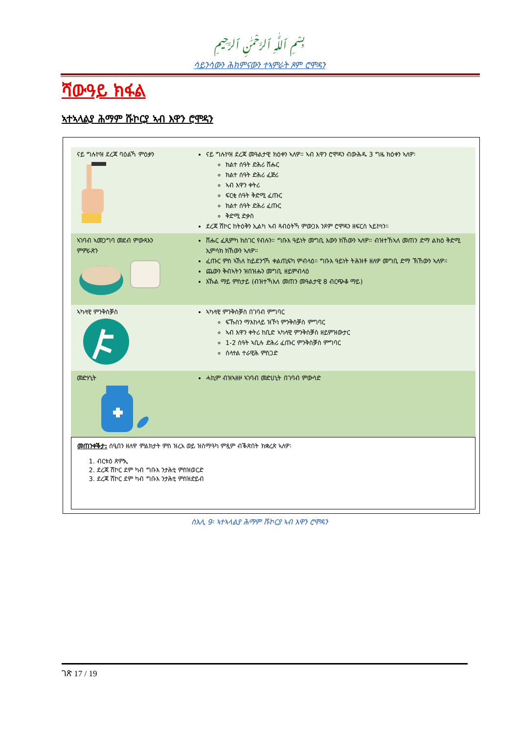بِسْمِ ٱللَّٰهِ ٱلرَّحْمَٰنِ ٱلرَّحِيمِ
ሳይንሳውን ሕክምናውን ተኣምራት ጾም ሮሞዳን
ሻውዓይ ክፋል
ኣተኣላልያ ሕማም ሹኮርያ ኣብ እዋን ሮሞዳን
| ናይ ግሉኮዝ ደረጃ ባዕልኻ ምዕቃን | ናይ ግሉኮዝ ደረጃ መዓልታዊ ክዕቀን ኣለዎ። ኣብ እዋን ሮሞዳን ብውሕዱ 3 ግዜ ክዕቀን ኣለዎ፡ ክልተ ሰዓት ድሕሪ ሸሑር ክልተ ሰዓት ድሕሪ ፈጅሪ ኣብ እዋን ቀትሪ ፍርቂ ሰዓት ቅድሚ ፈጡር ክልተ ሰዓት ድሕሪ ፈጡር ቅድሚ ድቃስ ደረጃ ሽኮር ከትዕቅን ኢልካ ኣብ ጻብዕትኻ ምውጋእ ንጾም ሮሞዳን ዘፍርስ ኣይኮነን። |
| ኣገባብ ኣመጋግባ መደብ ምውጻእን ምምራጽን | ሸሑር ፈጺምካ ክስገር የብሉን። ግቡእ ዓይነት መግቢ እውን ክኸውን ኣለዎ። ብዝተኸኣለ መጠን ድማ ልክዕ ቅድሚ ኢምሳክ ክኸውን ኣለዎ። ፈጡር ምስ ኣኸለ ከይደንጎኻ ቀልጢፍካ ምብላዕ። ግቡእ ዓይነት ትሕዝቶ ዘለዎ መግቢ ድማ ኽኸውን ኣለዎ። ጨውን ቅብኣትን ዝበዝሑን መግቢ ዘይምብላዕ እኹል ማይ ምስታይ (ብዝተኻእለ መጠን መዓልታዊ 8 ብርጭቆ ማይ) |
| ኣካላዊ ምንቅስቓስ | ኣካላዊ ምንቅስቓስ በገባብ ምግባር ፍኹስን ማእከላይ ዝኾነ ምንቅስቓስ ምግባር ኣብ እዋን ቀትሪ ከቢድ ኣካላዊ ምንቅስቓስ ዘይምዝውታር 1-2 ሰዓት ኣቢሉ ድሕሪ ፈጡር ምንቅስቓስ ምግባር ሰላተል ተራዊሕ ምስጋድ |
| መድሃኒት | ሓኪም ብዝኣዘዞ ኣገባብ መድሀኒት በገባብ ምውሳድ |
መጠንቀቕታ: ሰዒበን ዘለዋ ምልክታት ምስ ዝረአ ወይ ዝስማዓካ ምጿም ብቕጽበት ክቋረጽ ኣለዎ፡
1. ብርቱዕ ጽምኢ
2. ደረጃ ሽኮር ደም ካብ ግቡእ ንታሕቲ ምስዝወርድ
3. ደረጃ ሽኮር ደም ካብ ግቡእ ንታሕቲ ምስዝድይብ
ስእሊ 9፡ ኣተኣላልያ ሕማም ሹኮርያ ኣብ እዋን ሮሞዳን
ገጽ 17 / 19